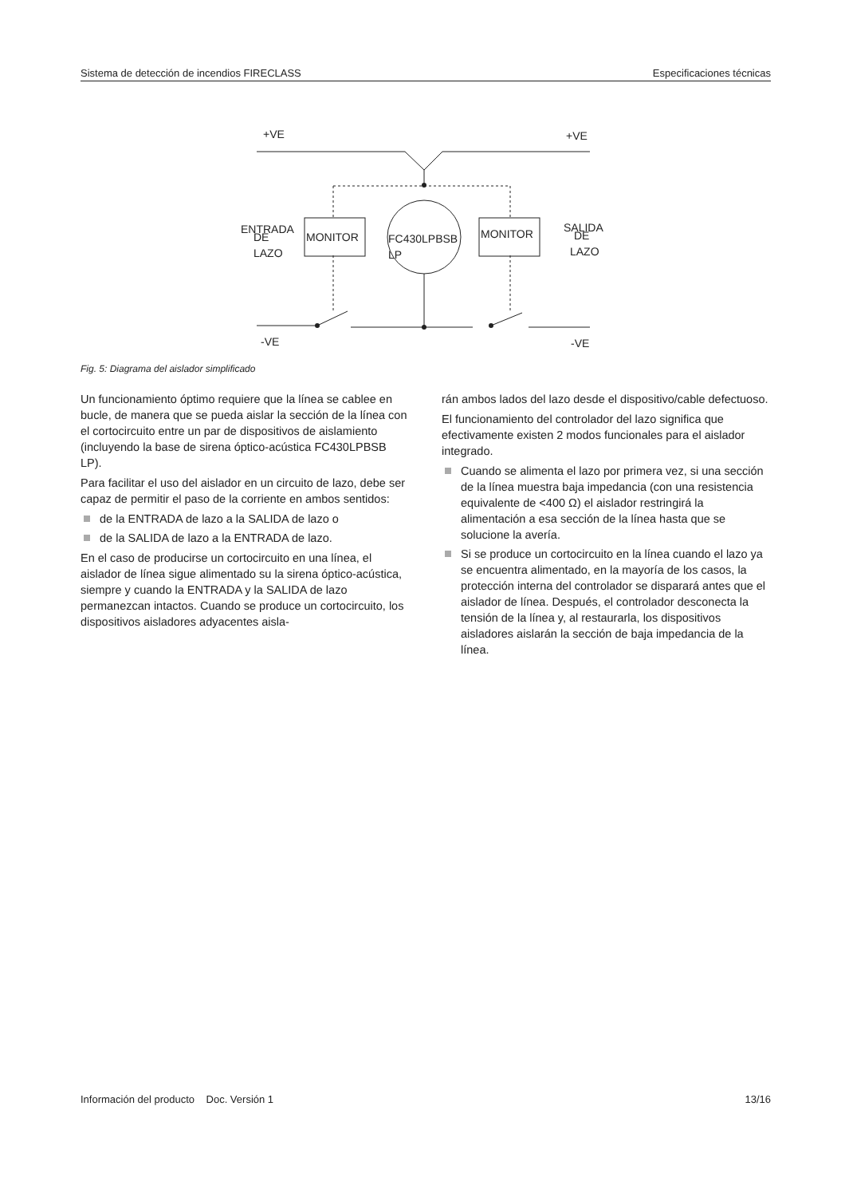Sistema de detección de incendios FIRECLASS Especificaciones técnicas
+VE
+VE
ENTRADA
DE
LAZO
MONITOR
FC430LPBSB
LP
MONITOR
SALIDA
DE
LAZO
-VE
-VE
Fig. 5: Diagrama del aislador simplificado
Un funcionamiento óptimo requiere que la línea se cablee en bucle, de manera que se pueda aislar la sección de la línea con el cortocircuito entre un par de dispositivos de aislamiento (incluyendo la base de sirena óptico-acústica FC430LPBSB LP).
Para facilitar el uso del aislador en un circuito de lazo, debe ser capaz de permitir el paso de la corriente en ambos sentidos:
de la ENTRADA de lazo a la SALIDA de lazo o
de la SALIDA de lazo a la ENTRADA de lazo.
En el caso de producirse un cortocircuito en una línea, el aislador de línea sigue alimentado su la sirena óptico-acústica, siempre y cuando la ENTRADA y la SALIDA de lazo permanezcan intactos. Cuando se produce un cortocircuito, los dispositivos aisladores adyacentes aisla-
rán ambos lados del lazo desde el dispositivo/cable defectuoso.
El funcionamiento del controlador del lazo significa que efectivamente existen 2 modos funcionales para el aislador integrado.
Cuando se alimenta el lazo por primera vez, si una sección de la línea muestra baja impedancia (con una resistencia equivalente de <400 Ω) el aislador restringirá la alimentación a esa sección de la línea hasta que se solucione la avería.
Si se produce un cortocircuito en la línea cuando el lazo ya se encuentra alimentado, en la mayoría de los casos, la protección interna del controlador se disparará antes que el aislador de línea. Después, el controlador desconecta la tensión de la línea y, al restaurarla, los dispositivos aisladores aislarán la sección de baja impedancia de la línea.
Información del producto Doc. Versión 1 13/16